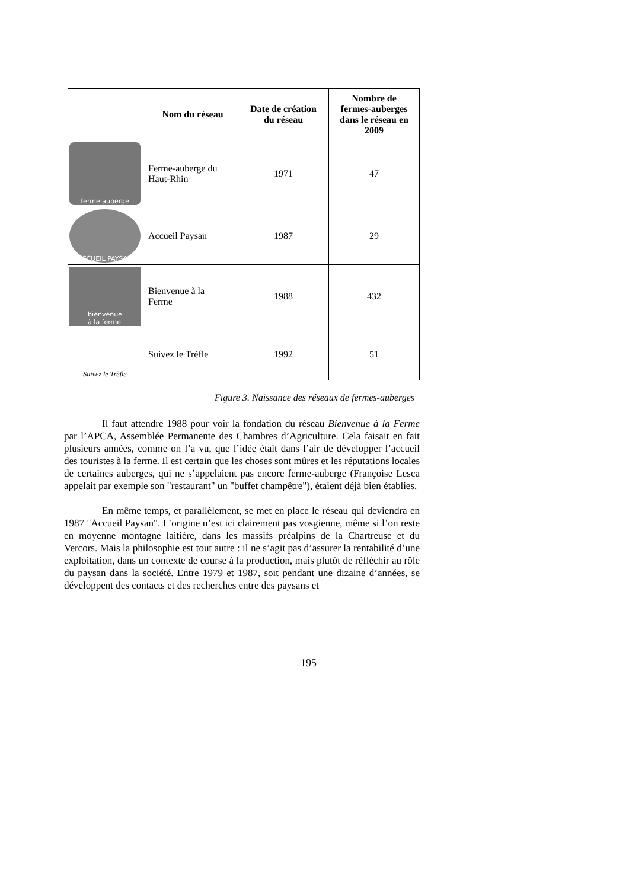| | Nom du réseau | Date de création du réseau | Nombre de fermes-auberges dans le réseau en 2009 |
| --- | --- | --- | --- |
| ferme auberge | Ferme-auberge du Haut-Rhin | 1971 | 47 |
| ACCUEIL PAYSAN | Accueil Paysan | 1987 | 29 |
| bienvenue à la ferme | Bienvenue à la Ferme | 1988 | 432 |
| Suivez le Trèfle | Suivez le Trèfle | 1992 | 51 |
Figure 3. Naissance des réseaux de fermes-auberges
Il faut attendre 1988 pour voir la fondation du réseau Bienvenue à la Ferme par l’APCA, Assemblée Permanente des Chambres d’Agriculture. Cela faisait en fait plusieurs années, comme on l’a vu, que l’idée était dans l’air de développer l’accueil des touristes à la ferme. Il est certain que les choses sont mûres et les réputations locales de certaines auberges, qui ne s’appelaient pas encore ferme-auberge (Françoise Lesca appelait par exemple son "restaurant" un "buffet champêtre"), étaient déjà bien établies.
En même temps, et parallèlement, se met en place le réseau qui deviendra en 1987 "Accueil Paysan". L’origine n’est ici clairement pas vosgienne, même si l’on reste en moyenne montagne laitière, dans les massifs préalpins de la Chartreuse et du Vercors. Mais la philosophie est tout autre : il ne s’agit pas d’assurer la rentabilité d’une exploitation, dans un contexte de course à la production, mais plutôt de réfléchir au rôle du paysan dans la société. Entre 1979 et 1987, soit pendant une dizaine d’années, se développent des contacts et des recherches entre des paysans et
195